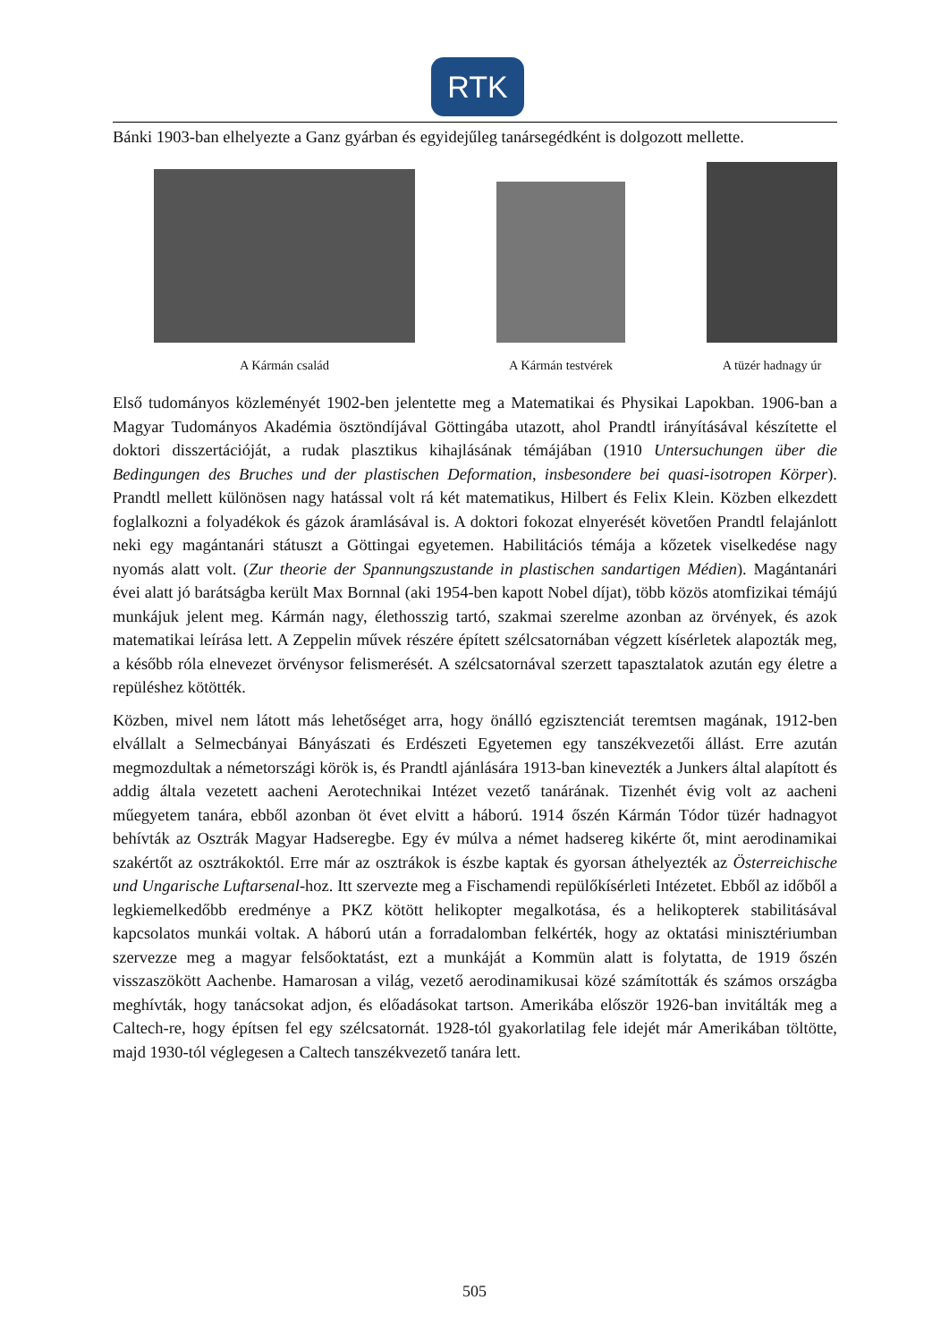RTK
Bánki 1903-ban elhelyezte a Ganz gyárban és egyidejűleg tanársegédként is dolgozott mellette.
A Kármán család
A Kármán testvérek
A tüzér hadnagy úr
Első tudományos közleményét 1902-ben jelentette meg a Matematikai és Physikai Lapokban. 1906-ban a Magyar Tudományos Akadémia ösztöndíjával Göttingába utazott, ahol Prandtl irányításával készítette el doktori disszertációját, a rudak plasztikus kihajlásának témájában (1910 Untersuchungen über die Bedingungen des Bruches und der plastischen Deformation, insbesondere bei quasi-isotropen Körper). Prandtl mellett különösen nagy hatással volt rá két matematikus, Hilbert és Felix Klein. Közben elkezdett foglalkozni a folyadékok és gázok áramlásával is. A doktori fokozat elnyerését követően Prandtl felajánlott neki egy magántanári státuszt a Göttingai egyetemen. Habilitációs témája a kőzetek viselkedése nagy nyomás alatt volt. (Zur theorie der Spannungszustande in plastischen sandartigen Médien). Magántanári évei alatt jó barátságba került Max Bornnal (aki 1954-ben kapott Nobel díjat), több közös atomfizikai témájú munkájuk jelent meg. Kármán nagy, élethosszig tartó, szakmai szerelme azonban az örvények, és azok matematikai leírása lett. A Zeppelin művek részére épített szélcsatornában végzett kísérletek alapozták meg, a később róla elnevezet örvénysor felismerését. A szélcsatornával szerzett tapasztalatok azután egy életre a repüléshez kötötték.
Közben, mivel nem látott más lehetőséget arra, hogy önálló egzisztenciát teremtsen magának, 1912-ben elvállalt a Selmecbányai Bányászati és Erdészeti Egyetemen egy tanszékvezetői állást. Erre azután megmozdultak a németországi körök is, és Prandtl ajánlására 1913-ban kinevezték a Junkers által alapított és addig általa vezetett aacheni Aerotechnikai Intézet vezető tanárának. Tizenhét évig volt az aacheni műegyetem tanára, ebből azonban öt évet elvitt a háború. 1914 őszén Kármán Tódor tüzér hadnagyot behívták az Osztrák Magyar Hadseregbe. Egy év múlva a német hadsereg kikérte őt, mint aerodinamikai szakértőt az osztrákoktól. Erre már az osztrákok is észbe kaptak és gyorsan áthelyezték az Österreichische und Ungarische Luftarsenal-hoz. Itt szervezte meg a Fischamendi repülőkísérleti Intézetet. Ebből az időből a legkiemelkedőbb eredménye a PKZ kötött helikopter megalkotása, és a helikopterek stabilitásával kapcsolatos munkái voltak. A háború után a forradalomban felkérték, hogy az oktatási minisztériumban szervezze meg a magyar felsőoktatást, ezt a munkáját a Kommün alatt is folytatta, de 1919 őszén visszaszökött Aachenbe. Hamarosan a világ, vezető aerodinamikusai közé számították és számos országba meghívták, hogy tanácsokat adjon, és előadásokat tartson. Amerikába először 1926-ban invitálták meg a Caltech-re, hogy építsen fel egy szélcsatornát. 1928-tól gyakorlatilag fele idejét már Amerikában töltötte, majd 1930-tól véglegesen a Caltech tanszékvezető tanára lett.
505